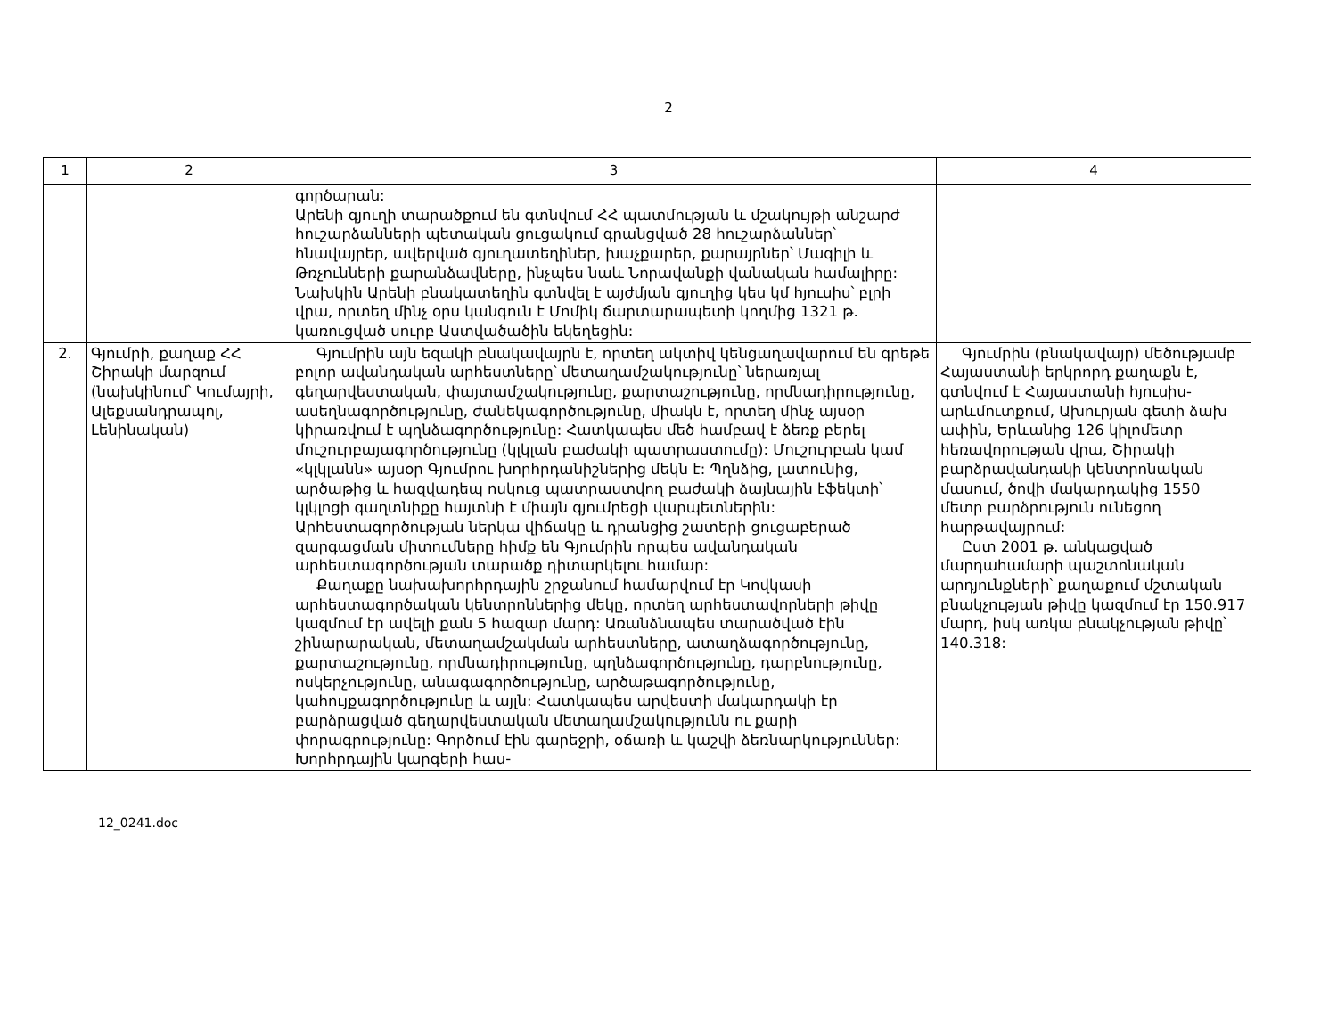2
| 1 | 2 | 3 | 4 |
| --- | --- | --- | --- |
| | | գործարան: Արենի գյուղի տարածքում են գտնվում ՀՀ պատմության և մշակույթի անշարժ հուշարձանների պետական ցուցակում գրանցված 28 հուշարձաններ՝ հնավայրեր, ավերված գյուղատեղիներ, խաչքարեր, քարայրներ՝ Մագիլի և Թռչունների քարանձավները, ինչպես նաև Նորավանքի վանական համալիրը: Նախկին Արենի բնակատեղին գտնվել է այժմյան գյուղից կես կմ հյուսիս՝ բլրի վրա, որտեղ մինչ օրս կանգուն է Մոմիկ ճարտարապետի կողմից 1321 թ. կառուցված սուրբ Աստվածածին եկեղեցին: | |
| 2. | Գյումրի, քաղաք ՀՀ Շիրակի մարզում (նախկինում՝ Կումայրի, Ալեքսանդրապոլ, Լենինական) | Գյումրին այն եզակի բնակավայրն է, որտեղ ակտիվ կենցաղավարում են գրեթե բոլոր ավանդական արհեստները՝ մետաղամշակությունը՝ ներառյալ գեղարվեստական, փայտամշակությունը, քարտաշությունը, որմնադիրությունը, ասեղնագործությունը, ժանեկագործությունը, միակն է, որտեղ մինչ այսօր կիրառվում է պղնձագործությունը: Հատկապես մեծ համբավ է ձեռք բերել մուշուրբայագործությունը (կլկլան բաժակի պատրաստումը): Մուշուրբան կամ «կլկլանն» այսօր Գյումրու խորհրդանիշներից մեկն է: Պղնձից, լատունից, արծաթից և հազվադեպ ոսկուց պատրաստվող բաժակի ձայնային էֆեկտի՝ կլկլոցի գաղտնիքը հայտնի է միայն գյումրեցի վարպետներին: Արհեստագործության ներկա վիճակը և դրանցից շատերի ցուցաբերած զարգացման միտումները հիմք են Գյումրին որպես ավանդական արհեստագործության տարածք դիտարկելու համար: Քաղաքը նախախորհրդային շրջանում համարվում էր Կովկասի արհեստագործական կենտրոններից մեկը, որտեղ արհեստավորների թիվը կազմում էր ավելի քան 5 հազար մարդ: Առանձնապես տարածված էին շինարարական, մետաղամշակման արհեստները, ատաղձագործությունը, քարտաշությունը, որմնադիրությունը, պղնձագործությունը, դարբնությունը, ոսկերչությունը, անագագործությունը, արծաթագործությունը, կահույքագործությունը և այլն: Հատկապես արվեստի մակարդակի էր բարձրացված գեղարվեստական մետաղամշակությունն ու քարի փորագրությունը: Գործում էին գարեջրի, օճառի և կաշվի ձեռնարկություններ: Խորհրդային կարգերի հաս- | Գյումրին (բնակավայր) մեծությամբ Հայաստանի երկրորդ քաղաքն է, գտնվում է Հայաստանի հյուսիս-արևմուտքում, Ախուրյան գետի ձախ ափին, Երևանից 126 կիլոմետր հեռավորության վրա, Շիրակի բարձրավանդակի կենտրոնական մասում, ծովի մակարդակից 1550 մետր բարձրություն ունեցող հարթավայրում: Ըստ 2001 թ. անկացված մարդահամարի պաշտոնական արդյունքների՝ քաղաքում մշտական բնակչության թիվը կազմում էր 150.917 մարդ, իսկ առկա բնակչության թիվը՝ 140.318: |
12_0241.doc